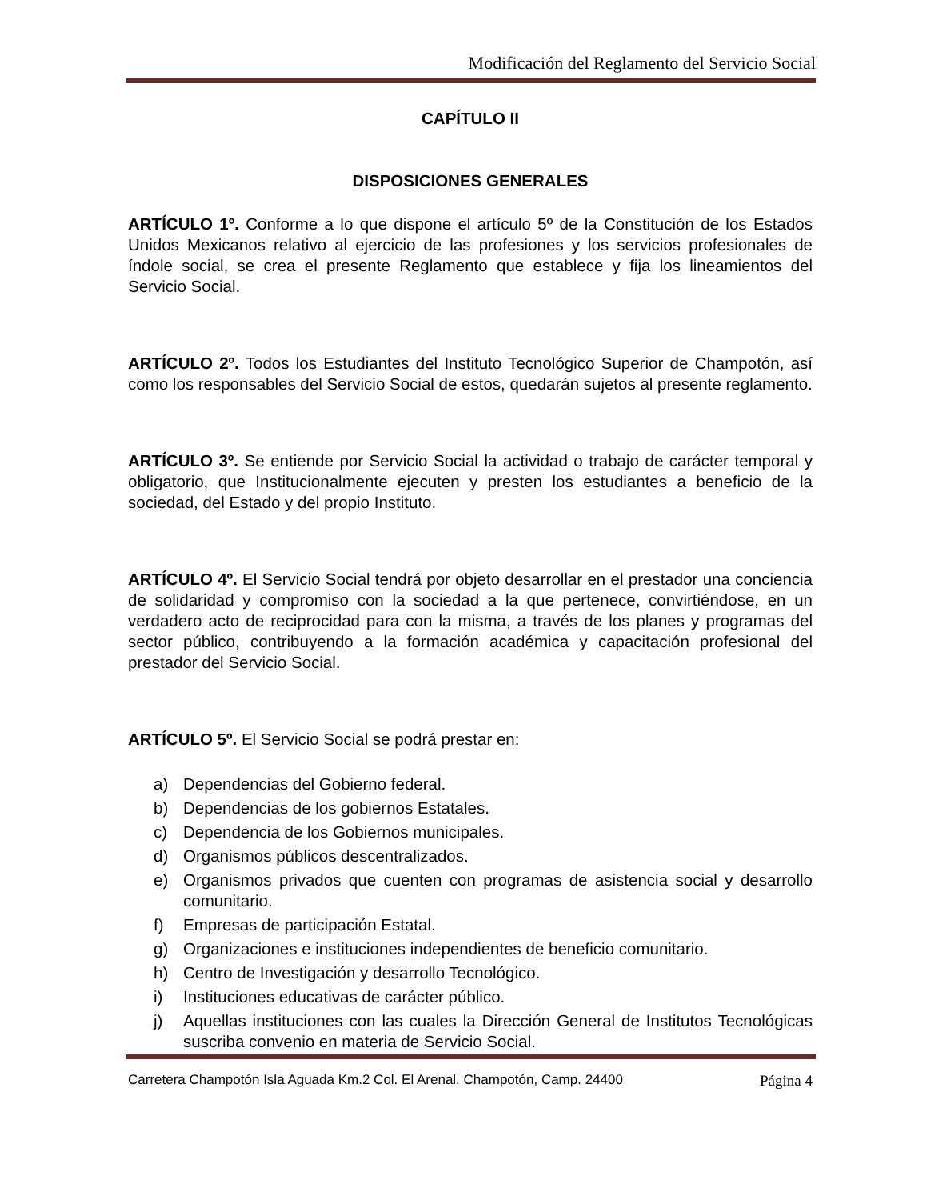Modificación del Reglamento del Servicio Social
CAPÍTULO II
DISPOSICIONES GENERALES
ARTÍCULO 1º. Conforme a lo que dispone el artículo 5º de la Constitución de los Estados Unidos Mexicanos relativo al ejercicio de las profesiones y los servicios profesionales de índole social, se crea el presente Reglamento que establece y fija los lineamientos del Servicio Social.
ARTÍCULO 2º. Todos los Estudiantes del Instituto Tecnológico Superior de Champotón, así como los responsables del Servicio Social de estos, quedarán sujetos al presente reglamento.
ARTÍCULO 3º. Se entiende por Servicio Social la actividad o trabajo de carácter temporal y obligatorio, que Institucionalmente ejecuten y presten los estudiantes a beneficio de la sociedad, del Estado y del propio Instituto.
ARTÍCULO 4º. El Servicio Social tendrá por objeto desarrollar en el prestador una conciencia de solidaridad y compromiso con la sociedad a la que pertenece, convirtiéndose, en un verdadero acto de reciprocidad para con la misma, a través de los planes y programas del sector público, contribuyendo a la formación académica y capacitación profesional del prestador del Servicio Social.
ARTÍCULO 5º. El Servicio Social se podrá prestar en:
a) Dependencias del Gobierno federal.
b) Dependencias de los gobiernos Estatales.
c) Dependencia de los Gobiernos municipales.
d) Organismos públicos descentralizados.
e) Organismos privados que cuenten con programas de asistencia social y desarrollo comunitario.
f) Empresas de participación Estatal.
g) Organizaciones e instituciones independientes de beneficio comunitario.
h) Centro de Investigación y desarrollo Tecnológico.
i) Instituciones educativas de carácter público.
j) Aquellas instituciones con las cuales la Dirección General de Institutos Tecnológicas suscriba convenio en materia de Servicio Social.
Carretera Champotón Isla Aguada Km.2 Col. El Arenal. Champotón, Camp. 24400 Página 4